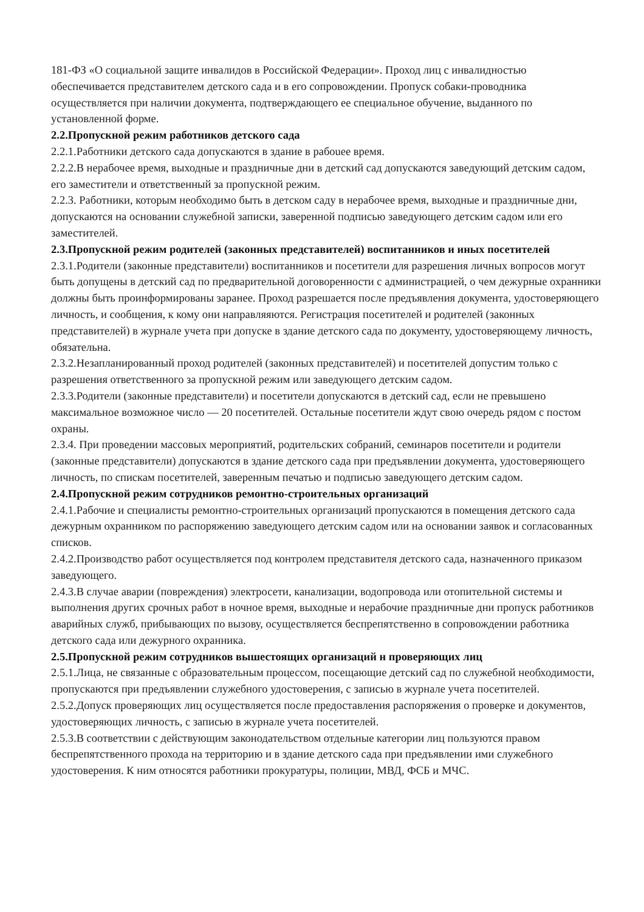181-ФЗ «О социальной защите инвалидов в Российской Федерации». Проход лиц с инвалидностью обеспечивается представителем детского сада и в его сопровождении. Пропуск собаки-проводника осуществляется при наличии документа, подтверждающего ее специальное обучение, выданного по установленной форме.
2.2.Пропускной режим работников детского сада
2.2.1.Работники детского сада допускаются в здание в рабоuее время.
2.2.2.В нерабочее время, выходные и праздничные дни в детский сад допускаются заведующий детским садом, его заместители и ответственный за пропускной режим.
2.2.3. Работники, которым необходимо быть в детском саду в нерабочее время, выходные и праздничные дни, допускаются на основании служебной записки, заверенной подписью заведующего детским садом или его заместителей.
2.3.Пропускной режим родителей (законных представителей) воспитанников и иных посетителей
2.3.1.Родители (законные представители) воспитанников и посетители для разрешения личных вопросов могут быть допущены в детский сад по предварительной договоренности с администрацией, о чем дежурные охранники должны быть проинформированы заранее. Проход разрешается после предъявления документа, удостоверяющего личность, и сообщения, к кому они направляяются. Регистрация посетителей и родителей (законных представителей) в журнале учета при допуске в здание детского сада по документу, удостоверяющему личность, обязательна.
2.3.2.Незапланированный проход родителей (законных представителей) и посетителей допустим только с разрешения ответственного за пропускной режим или заведующего детским садом.
2.3.3.Родители (законные представители) и посетители допускаются в детский сад, если не превышено максимальное возможное число — 20 посетителей. Остальные посетители ждут свою очередь рядом с постом охраны.
2.3.4. При проведении массовых мероприятий, родительских собраний, семинаров посетители и родители (законные представители) допускаются в здание детского сада при предъявлении документа, удостоверяющего личность, по спискам посетителей, заверенным печатью и подписью заведующего детским садом.
2.4.Пропускной режим сотрудников ремонтно-строительных организаций
2.4.1.Рабочие и специалисты ремонтно-строительных организаций пропускаются в помещения детского сада дежурным охранником по распоряжению заведующего детским садом или на основании заявок и согласованных списков.
2.4.2.Производство работ осуществляется под контролем представителя детского сада, назначенного приказом заведующего.
2.4.3.В случае аварии (повреждения) электросети, канализации, водопровода или отопительной системы и выполнения других срочных работ в ночное время, выходные и нерабочие праздничные дни пропуск работников аварийных служб, прибывающих по вызову, осуществляется беспрепятственно в сопровождении работника детского сада или дежурного охранника.
2.5.Пропускной режим сотрудников вышестоящих организаций н проверяющих лиц
2.5.1.Лица, не связанные с образовательным процессом, посещающие детский сад по служебной необходимости, пропускаются при предъявлении служебного удостоверения, с записью в журнале учета посетителей.
2.5.2.Допуск проверяющих лиц осуществляется после предоставления распоряжения о проверке и документов, удостоверяющих личность, с записью в журнале учета посетителей.
2.5.3.В соответствии с действующим законодательством отдельные категории лиц пользуются правом беспрепятственного прохода на территорию и в здание детского сада при предъявлении ими служебного удостоверения. К ним относятся работники прокуратуры, полиции, МВД, ФСБ и МЧС.